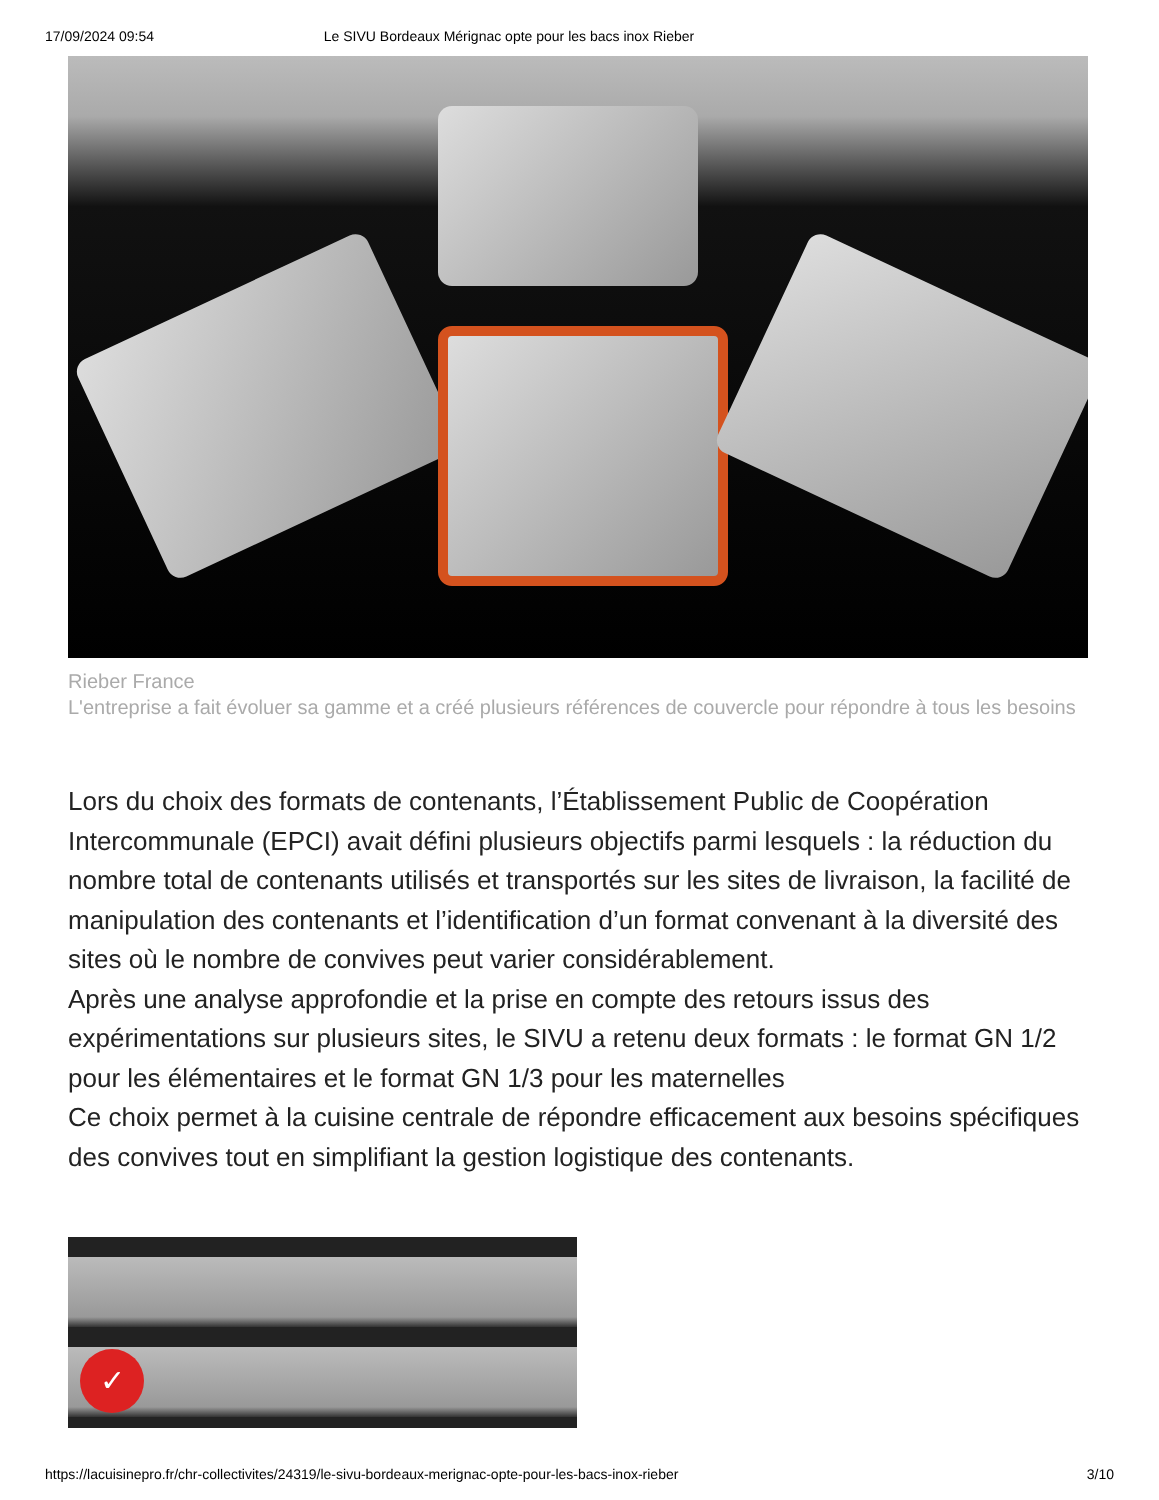17/09/2024 09:54 Le SIVU Bordeaux Mérignac opte pour les bacs inox Rieber
Rieber France
L'entreprise a fait évoluer sa gamme et a créé plusieurs références de couvercle pour répondre à tous les besoins
Lors du choix des formats de contenants, l’Établissement Public de Coopération Intercommunale (EPCI) avait défini plusieurs objectifs parmi lesquels : la réduction du nombre total de contenants utilisés et transportés sur les sites de livraison, la facilité de manipulation des contenants et l’identification d’un format convenant à la diversité des sites où le nombre de convives peut varier considérablement.
Après une analyse approfondie et la prise en compte des retours issus des expérimentations sur plusieurs sites, le SIVU a retenu deux formats : le format GN 1/2 pour les élémentaires et le format GN 1/3 pour les maternelles
Ce choix permet à la cuisine centrale de répondre efficacement aux besoins spécifiques des convives tout en simplifiant la gestion logistique des contenants.
✓
https://lacuisinepro.fr/chr-collectivites/24319/le-sivu-bordeaux-merignac-opte-pour-les-bacs-inox-rieber 3/10